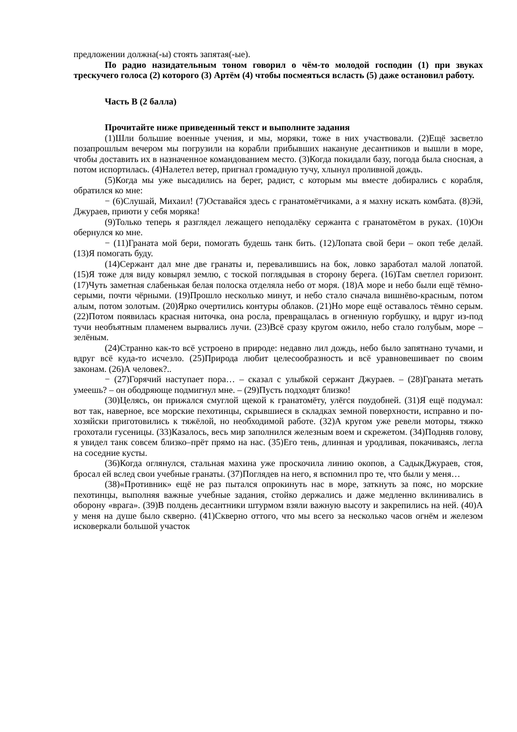предложении должна(-ы) стоять запятая(-ые).
По радио назидательным тоном говорил о чём-то молодой господин (1) при звуках трескучего голоса (2) которого (3) Артём (4) чтобы посмеяться всласть (5) даже остановил работу.
Часть В (2 балла)
Прочитайте ниже приведенный текст и выполните задания
(1)Шли большие военные учения, и мы, моряки, тоже в них участвовали. (2)Ещё засветло позапрошлым вечером мы погрузили на корабли прибывших накануне десантников и вышли в море, чтобы доставить их в назначенное командованием место. (3)Когда покидали базу, погода была сносная, а потом испортилась. (4)Налетел ветер, пригнал громадную тучу, хлынул проливной дождь.
(5)Когда мы уже высадились на берег, радист, с которым мы вместе добирались с корабля, обратился ко мне:
− (6)Слушай, Михаил! (7)Оставайся здесь с гранатомётчиками, а я махну искать комбата. (8)Эй, Джураев, приюти у себя моряка!
(9)Только теперь я разглядел лежащего неподалёку сержанта с гранатомётом в руках. (10)Он обернулся ко мне.
− (11)Граната мой бери, помогать будешь танк бить. (12)Лопата свой бери – окоп тебе делай. (13)Я помогать буду.
(14)Сержант дал мне две гранаты и, перевалившись на бок, ловко заработал малой лопатой. (15)Я тоже для виду ковырял землю, с тоской поглядывая в сторону берега. (16)Там светлел горизонт. (17)Чуть заметная слабенькая белая полоска отделяла небо от моря. (18)А море и небо были ещё тёмно-серыми, почти чёрными. (19)Прошло несколько минут, и небо стало сначала вишнёво-красным, потом алым, потом золотым. (20)Ярко очертились контуры облаков. (21)Но море ещё оставалось тёмно серым. (22)Потом появилась красная ниточка, она росла, превращалась в огненную горбушку, и вдруг из-под тучи необъятным пламенем вырвались лучи. (23)Всё сразу кругом ожило, небо стало голубым, море – зелёным.
(24)Странно как-то всё устроено в природе: недавно лил дождь, небо было запятнано тучами, и вдруг всё куда-то исчезло. (25)Природа любит целесообразность и всё уравновешивает по своим законам. (26)А человек?..
− (27)Горячий наступает пора… – сказал с улыбкой сержант Джураев. – (28)Граната метать умеешь? – он ободряюще подмигнул мне. – (29)Пусть подходят близко!
(30)Целясь, он прижался смуглой щекой к гранатомёту, улёгся поудобней. (31)Я ещё подумал: вот так, наверное, все морские пехотинцы, скрывшиеся в складках земной поверхности, исправно и по-хозяйски приготовились к тяжёлой, но необходимой работе. (32)А кругом уже ревели моторы, тяжко грохотали гусеницы. (33)Казалось, весь мир заполнился железным воем и скрежетом. (34)Подняв голову, я увидел танк совсем близко–прёт прямо на нас. (35)Его тень, длинная и уродливая, покачиваясь, легла на соседние кусты.
(36)Когда оглянулся, стальная махина уже проскочила линию окопов, а СадыкДжураев, стоя, бросал ей вслед свои учебные гранаты. (37)Поглядев на него, я вспомнил про те, что были у меня…
(38)«Противник» ещё не раз пытался опрокинуть нас в море, заткнуть за пояс, но морские пехотинцы, выполняя важные учебные задания, стойко держались и даже медленно вклинивались в оборону «врага». (39)В полдень десантники штурмом взяли важную высоту и закрепились на ней. (40)А у меня на душе было скверно. (41)Скверно оттого, что мы всего за несколько часов огнём и железом исковеркали большой участок